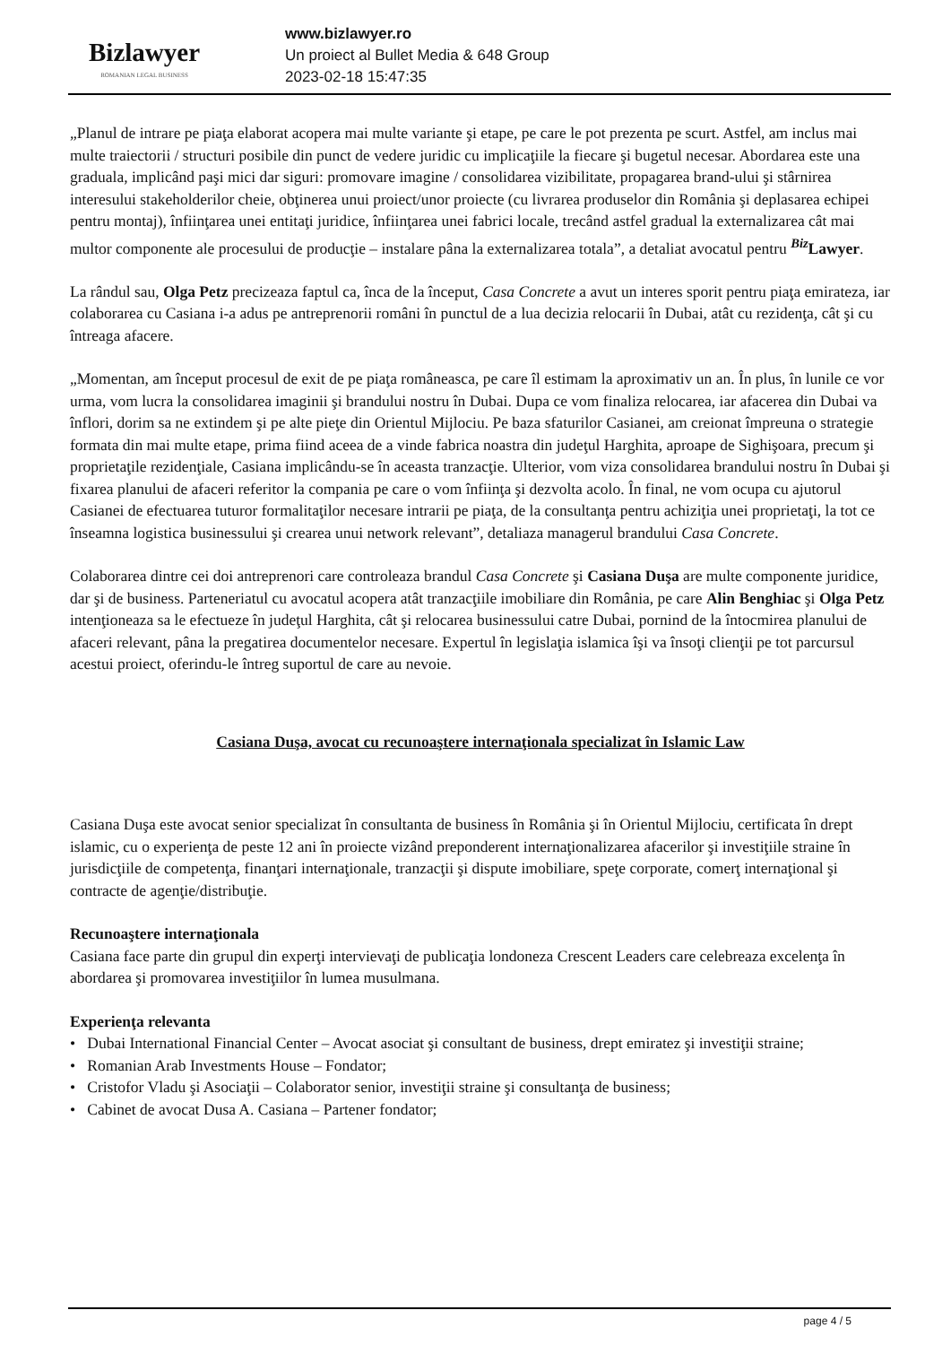Bizlawyer
ROMANIAN LEGAL BUSINESS
www.bizlawyer.ro
Un proiect al Bullet Media & 648 Group
2023-02-18 15:47:35
„Planul de intrare pe piaţa elaborat acopera mai multe variante şi etape, pe care le pot prezenta pe scurt. Astfel, am inclus mai multe traiectorii / structuri posibile din punct de vedere juridic cu implicaţiile la fiecare şi bugetul necesar. Abordarea este una graduala, implicând paşi mici dar siguri: promovare imagine / consolidarea vizibilitate, propagarea brand-ului şi stârnirea interesului stakeholderilor cheie, obţinerea unui proiect/unor proiecte (cu livrarea produselor din România şi deplasarea echipei pentru montaj), înfiinţarea unei entitaţi juridice, înfiinţarea unei fabrici locale, trecând astfel gradual la externalizarea cât mai multor componente ale procesului de producţie – instalare pâna la externalizarea totala”, a detaliat avocatul pentru <sup>Biz</sup>Lawyer.
La rândul sau, Olga Petz precizeaza faptul ca, înca de la început, Casa Concrete a avut un interes sporit pentru piaţa emirateza, iar colaborarea cu Casiana i-a adus pe antreprenorii români în punctul de a lua decizia relocarii în Dubai, atât cu rezidenţa, cât şi cu întreaga afacere.
„Momentan, am început procesul de exit de pe piaţa româneasca, pe care îl estimam la aproximativ un an. În plus, în lunile ce vor urma, vom lucra la consolidarea imaginii şi brandului nostru în Dubai. Dupa ce vom finaliza relocarea, iar afacerea din Dubai va înflori, dorim sa ne extindem şi pe alte pieţe din Orientul Mijlociu. Pe baza sfaturilor Casianei, am creionat împreuna o strategie formata din mai multe etape, prima fiind aceea de a vinde fabrica noastra din judeţul Harghita, aproape de Sighişoara, precum şi proprietaţile rezidenţiale, Casiana implicându-se în aceasta tranzacţie. Ulterior, vom viza consolidarea brandului nostru în Dubai şi fixarea planului de afaceri referitor la compania pe care o vom înfiinţa şi dezvolta acolo. În final, ne vom ocupa cu ajutorul Casianei de efectuarea tuturor formalitaţilor necesare intrarii pe piaţa, de la consultanţa pentru achiziţia unei proprietaţi, la tot ce înseamna logistica businessului şi crearea unui network relevant”, detaliaza managerul brandului Casa Concrete.
Colaborarea dintre cei doi antreprenori care controleaza brandul Casa Concrete şi Casiana Duşa are multe componente juridice, dar şi de business. Parteneriatul cu avocatul acopera atât tranzacţiile imobiliare din România, pe care Alin Benghiac şi Olga Petz intenţioneaza sa le efectueze în judeţul Harghita, cât şi relocarea businessului catre Dubai, pornind de la întocmirea planului de afaceri relevant, pâna la pregatirea documentelor necesare. Expertul în legislaţia islamica îşi va însoţi clienţii pe tot parcursul acestui proiect, oferindu-le întreg suportul de care au nevoie.
Casiana Duşa, avocat cu recunoaştere internaţionala specializat în Islamic Law
Casiana Duşa este avocat senior specializat în consultanta de business în România şi în Orientul Mijlociu, certificata în drept islamic, cu o experienţa de peste 12 ani în proiecte vizând preponderent internaţionalizarea afacerilor şi investiţiile straine în jurisdicţiile de competenţa, finanţari internaţionale, tranzacţii şi dispute imobiliare, speţe corporate, comerţ internaţional şi contracte de agenţie/distribuţie.
Recunoaştere internaţionala
Casiana face parte din grupul din experţi intervievaţi de publicaţia londoneza Crescent Leaders care celebreaza excelenţa în abordarea şi promovarea investiţiilor în lumea musulmana.
Experienţa relevanta
• Dubai International Financial Center – Avocat asociat şi consultant de business, drept emiratez şi investiţii straine;
• Romanian Arab Investments House – Fondator;
• Cristofor Vladu şi Asociaţii – Colaborator senior, investiţii straine şi consultanţa de business;
• Cabinet de avocat Dusa A. Casiana – Partener fondator;
page 4 / 5